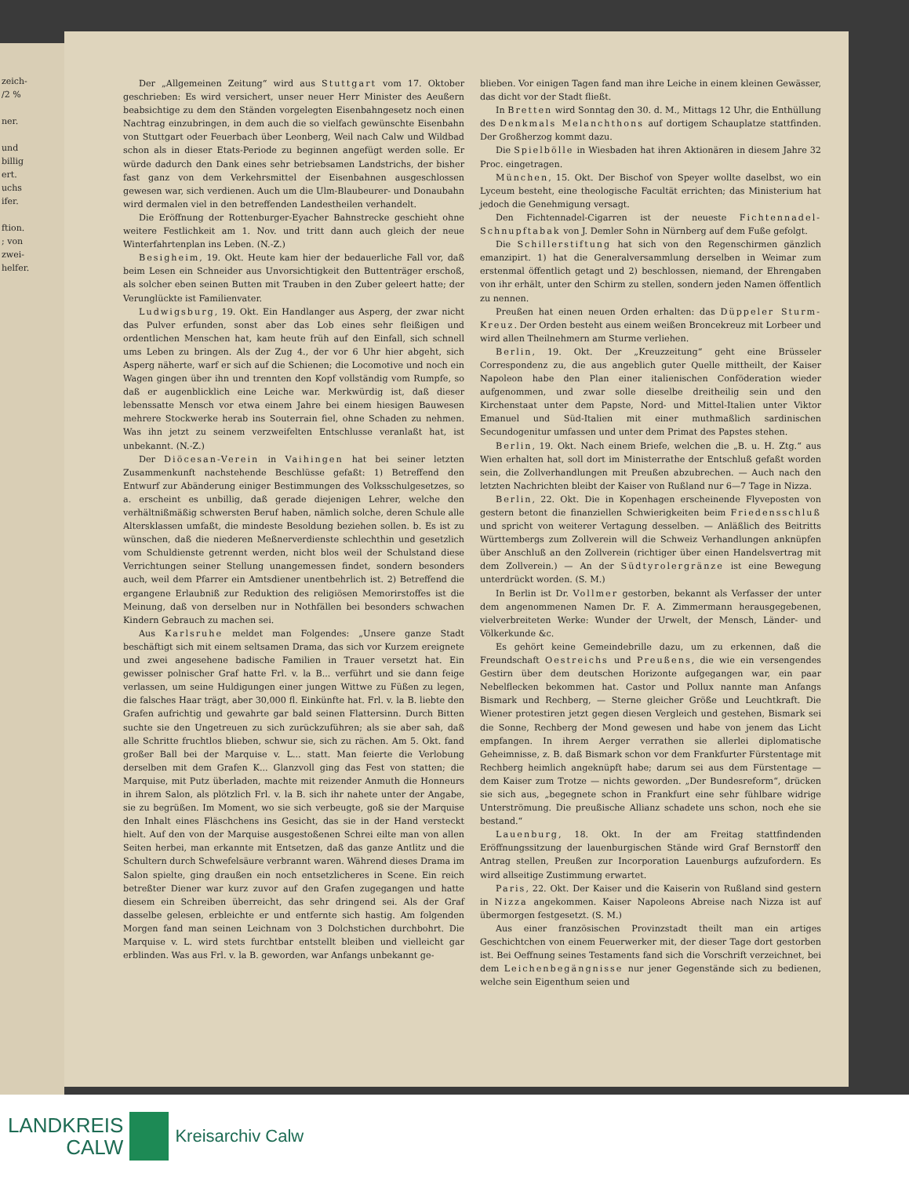zeich-
/2 %
ner.
und
billig
ert.
uchs
ifer.
ftion.
; von
zwei-
helfer.
Der „Allgemeinen Zeitung“ wird aus Stuttgart vom 17. Oktober geschrieben: Es wird versichert, unser neuer Herr Minister des Aeußern beabsichtige zu dem den Ständen vorgelegten Eisenbahngesetz noch einen Nachtrag einzubringen, in dem auch die so vielfach gewünschte Eisenbahn von Stuttgart oder Feuerbach über Leonberg, Weil nach Calw und Wildbad schon als in dieser Etats-Periode zu beginnen angefügt werden solle. Er würde dadurch den Dank eines sehr betriebsamen Landstrichs, der bisher fast ganz von dem Verkehrsmittel der Eisenbahnen ausgeschlossen gewesen war, sich verdienen. Auch um die Ulm-Blaubeurer- und Donaubahn wird dermalen viel in den betreffenden Landestheilen verhandelt.
Die Eröffnung der Rottenburger-Eyacher Bahnstrecke geschieht ohne weitere Festlichkeit am 1. Nov. und tritt dann auch gleich der neue Winterfahrtenplan ins Leben. (N.-Z.)
Besigheim, 19. Okt. Heute kam hier der bedauerliche Fall vor, daß beim Lesen ein Schneider aus Unvorsichtigkeit den Buttenträger erschoß, als solcher eben seinen Butten mit Trauben in den Zuber geleert hatte; der Verunglückte ist Familienvater.
Ludwigsburg, 19. Okt. Ein Handlanger aus Asperg, der zwar nicht das Pulver erfunden, sonst aber das Lob eines sehr fleißigen und ordentlichen Menschen hat, kam heute früh auf den Einfall, sich schnell ums Leben zu bringen. Als der Zug 4., der vor 6 Uhr hier abgeht, sich Asperg näherte, warf er sich auf die Schienen; die Locomotive und noch ein Wagen gingen über ihn und trennten den Kopf vollständig vom Rumpfe, so daß er augenblicklich eine Leiche war. Merkwürdig ist, daß dieser lebenssatte Mensch vor etwa einem Jahre bei einem hiesigen Bauwesen mehrere Stockwerke herab ins Souterrain fiel, ohne Schaden zu nehmen. Was ihn jetzt zu seinem verzweifelten Entschlusse veranlaßt hat, ist unbekannt. (N.-Z.)
Der Diöcesan-Verein in Vaihingen hat bei seiner letzten Zusammenkunft nachstehende Beschlüsse gefaßt: 1) Betreffend den Entwurf zur Abänderung einiger Bestimmungen des Volksschulgesetzes, so a. erscheint es unbillig, daß gerade diejenigen Lehrer, welche den verhältnißmäßig schwersten Beruf haben, nämlich solche, deren Schule alle Altersklassen umfaßt, die mindeste Besoldung beziehen sollen. b. Es ist zu wünschen, daß die niederen Meßnerverdienste schlechthin und gesetzlich vom Schuldienste getrennt werden, nicht blos weil der Schulstand diese Verrichtungen seiner Stellung unangemessen findet, sondern besonders auch, weil dem Pfarrer ein Amtsdiener unentbehrlich ist. 2) Betreffend die ergangene Erlaubniß zur Reduktion des religiösen Memorirstoffes ist die Meinung, daß von derselben nur in Nothfällen bei besonders schwachen Kindern Gebrauch zu machen sei.
Aus Karlsruhe meldet man Folgendes: „Unsere ganze Stadt beschäftigt sich mit einem seltsamen Drama, das sich vor Kurzem ereignete und zwei angesehene badische Familien in Trauer versetzt hat. Ein gewisser polnischer Graf hatte Frl. v. la B... verführt und sie dann feige verlassen, um seine Huldigungen einer jungen Wittwe zu Füßen zu legen, die falsches Haar trägt, aber 30,000 fl. Einkünfte hat. Frl. v. la B. liebte den Grafen aufrichtig und gewahrte gar bald seinen Flattersinn. Durch Bitten suchte sie den Ungetreuen zu sich zurückzuführen; als sie aber sah, daß alle Schritte fruchtlos blieben, schwur sie, sich zu rächen. Am 5. Okt. fand großer Ball bei der Marquise v. L... statt. Man feierte die Verlobung derselben mit dem Grafen K... Glanzvoll ging das Fest von statten; die Marquise, mit Putz überladen, machte mit reizender Anmuth die Honneurs in ihrem Salon, als plötzlich Frl. v. la B. sich ihr nahete unter der Angabe, sie zu begrüßen. Im Moment, wo sie sich verbeugte, goß sie der Marquise den Inhalt eines Fläschchens ins Gesicht, das sie in der Hand versteckt hielt. Auf den von der Marquise ausgestoßenen Schrei eilte man von allen Seiten herbei, man erkannte mit Entsetzen, daß das ganze Antlitz und die Schultern durch Schwefelsäure verbrannt waren. Während dieses Drama im Salon spielte, ging draußen ein noch entsetzlicheres in Scene. Ein reich betreßter Diener war kurz zuvor auf den Grafen zugegangen und hatte diesem ein Schreiben überreicht, das sehr dringend sei. Als der Graf dasselbe gelesen, erbleichte er und entfernte sich hastig. Am folgenden Morgen fand man seinen Leichnam von 3 Dolchstichen durchbohrt. Die Marquise v. L. wird stets furchtbar entstellt bleiben und vielleicht gar erblinden. Was aus Frl. v. la B. geworden, war Anfangs unbekannt ge-
blieben. Vor einigen Tagen fand man ihre Leiche in einem kleinen Gewässer, das dicht vor der Stadt fließt.
In Bretten wird Sonntag den 30. d. M., Mittags 12 Uhr, die Enthüllung des Denkmals Melanchthons auf dortigem Schauplatze stattfinden. Der Großherzog kommt dazu.
Die Spielbölle in Wiesbaden hat ihren Aktionären in diesem Jahre 32 Proc. eingetragen.
München, 15. Okt. Der Bischof von Speyer wollte daselbst, wo ein Lyceum besteht, eine theologische Facultät errichten; das Ministerium hat jedoch die Genehmigung versagt.
Den Fichtennadel-Cigarren ist der neueste Fichtennadel-Schnupftabak von J. Demler Sohn in Nürnberg auf dem Fuße gefolgt.
Die Schillerstiftung hat sich von den Regenschirmen gänzlich emanzipirt. 1) hat die Generalversammlung derselben in Weimar zum erstenmal öffentlich getagt und 2) beschlossen, niemand, der Ehrengaben von ihr erhält, unter den Schirm zu stellen, sondern jeden Namen öffentlich zu nennen.
Preußen hat einen neuen Orden erhalten: das Düppeler Sturm-Kreuz. Der Orden besteht aus einem weißen Broncekreuz mit Lorbeer und wird allen Theilnehmern am Sturme verliehen.
Berlin, 19. Okt. Der „Kreuzzeitung“ geht eine Brüsseler Correspondenz zu, die aus angeblich guter Quelle mittheilt, der Kaiser Napoleon habe den Plan einer italienischen Conföderation wieder aufgenommen, und zwar solle dieselbe dreitheilig sein und den Kirchenstaat unter dem Papste, Nord- und Mittel-Italien unter Viktor Emanuel und Süd-Italien mit einer muthmaßlich sardinischen Secundogenitur umfassen und unter dem Primat des Papstes stehen.
Berlin, 19. Okt. Nach einem Briefe, welchen die „B. u. H. Ztg.“ aus Wien erhalten hat, soll dort im Ministerrathe der Entschluß gefaßt worden sein, die Zollverhandlungen mit Preußen abzubrechen. — Auch nach den letzten Nachrichten bleibt der Kaiser von Rußland nur 6—7 Tage in Nizza.
Berlin, 22. Okt. Die in Kopenhagen erscheinende Flyveposten von gestern betont die finanziellen Schwierigkeiten beim Friedensschluß und spricht von weiterer Vertagung desselben. — Anläßlich des Beitritts Württembergs zum Zollverein will die Schweiz Verhandlungen anknüpfen über Anschluß an den Zollverein (richtiger über einen Handelsvertrag mit dem Zollverein.) — An der Südtyrolergränze ist eine Bewegung unterdrückt worden. (S. M.)
In Berlin ist Dr. Vollmer gestorben, bekannt als Verfasser der unter dem angenommenen Namen Dr. F. A. Zimmermann herausgegebenen, vielverbreiteten Werke: Wunder der Urwelt, der Mensch, Länder- und Völkerkunde &c.
Es gehört keine Gemeindebrille dazu, um zu erkennen, daß die Freundschaft Oestreichs und Preußens, die wie ein versengendes Gestirn über dem deutschen Horizonte aufgegangen war, ein paar Nebelflecken bekommen hat. Castor und Pollux nannte man Anfangs Bismark und Rechberg, — Sterne gleicher Größe und Leuchtkraft. Die Wiener protestiren jetzt gegen diesen Vergleich und gestehen, Bismark sei die Sonne, Rechberg der Mond gewesen und habe von jenem das Licht empfangen. In ihrem Aerger verrathen sie allerlei diplomatische Geheimnisse, z. B. daß Bismark schon vor dem Frankfurter Fürstentage mit Rechberg heimlich angeknüpft habe; darum sei aus dem Fürstentage — dem Kaiser zum Trotze — nichts geworden. „Der Bundesreform“, drücken sie sich aus, „begegnete schon in Frankfurt eine sehr fühlbare widrige Unterströmung. Die preußische Allianz schadete uns schon, noch ehe sie bestand.“
Lauenburg, 18. Okt. In der am Freitag stattfindenden Eröffnungssitzung der lauenburgischen Stände wird Graf Bernstorff den Antrag stellen, Preußen zur Incorporation Lauenburgs aufzufordern. Es wird allseitige Zustimmung erwartet.
Paris, 22. Okt. Der Kaiser und die Kaiserin von Rußland sind gestern in Nizza angekommen. Kaiser Napoleons Abreise nach Nizza ist auf übermorgen festgesetzt. (S. M.)
Aus einer französischen Provinzstadt theilt man ein artiges Geschichtchen von einem Feuerwerker mit, der dieser Tage dort gestorben ist. Bei Oeffnung seines Testaments fand sich die Vorschrift verzeichnet, bei dem Leichenbegängnisse nur jener Gegenstände sich zu bedienen, welche sein Eigenthum seien und
LANDKREIS
CALW
Kreisarchiv Calw